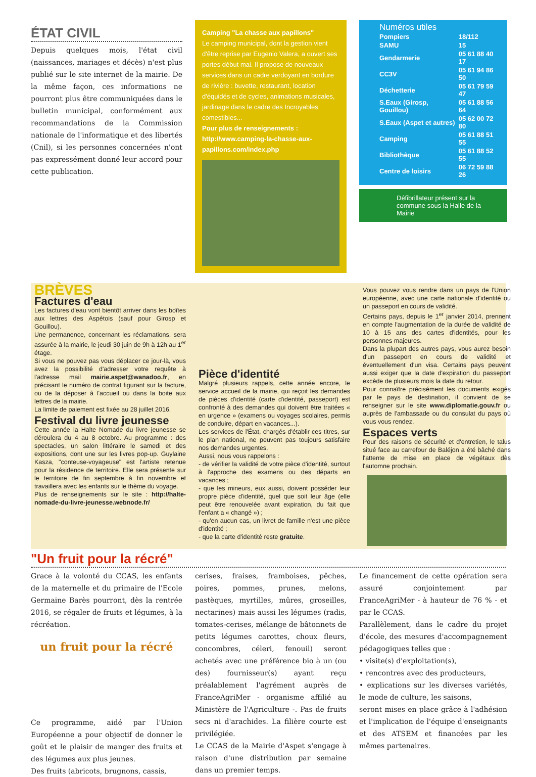ÉTAT CIVIL
Depuis quelques mois, l'état civil (naissances, mariages et décès) n'est plus publié sur le site internet de la mairie. De la même façon, ces informations ne pourront plus être communiquées dans le bulletin municipal, conformément aux recommandations de la Commission nationale de l'informatique et des libertés (Cnil), si les personnes concernées n'ont pas expressément donné leur accord pour cette publication.
Camping "La chasse aux papillons"
Le camping municipal, dont la gestion vient d'être reprise par Eugenio Valera, a ouvert ses portes début mai. Il propose de nouveaux services dans un cadre verdoyant en bordure de rivière : buvette, restaurant, location d'équidés et de cycles, animations musicales, jardinage dans le cadre des Incroyables comestibles...
Pour plus de renseignements : http://www.camping-la-chasse-aux-papillons.com/index.php
Numéros utiles
| Pompiers | 18/112 |
| SAMU | 15 |
| Gendarmerie | 05 61 88 40 17 |
| CC3V | 05 61 94 86 50 |
| Déchetterie | 05 61 79 59 47 |
| S.Eaux (Girosp, Gouillou) | 05 61 88 56 64 |
| S.Eaux (Aspet et autres) | 05 62 00 72 80 |
| Camping | 05 61 88 51 55 |
| Bibliothèque | 05 61 88 52 55 |
| Centre de loisirs | 06 72 59 88 26 |
Défibrillateur présent sur la commune sous la Halle de la Mairie
BRÈVES
Factures d'eau
Les factures d'eau vont bientôt arriver dans les boîtes aux lettres des Aspétois (sauf pour Girosp et Gouillou).
Une permanence, concernant les réclamations, sera assurée à la mairie, le jeudi 30 juin de 9h à 12h au 1<sup>er</sup> étage.
Si vous ne pouvez pas vous déplacer ce jour-là, vous avez la possibilité d'adresser votre requête à l'adresse mail mairie.aspet@wanadoo.fr, en précisant le numéro de contrat figurant sur la facture, ou de la déposer à l'accueil ou dans la boite aux lettres de la mairie.
La limite de paiement est fixée au 28 juillet 2016.
Festival du livre jeunesse
Cette année la Halte Nomade du livre jeunesse se déroulera du 4 au 8 octobre. Au programme : des spectacles, un salon littéraire le samedi et des expositions, dont une sur les livres pop-up. Guylaine Kasza, "conteuse-voyageuse" est l'artiste retenue pour la résidence de territoire. Elle sera présente sur le territoire de fin septembre à fin novembre et travaillera avec les enfants sur le thème du voyage.
Plus de renseignements sur le site : http://halte-nomade-du-livre-jeunesse.webnode.fr/
Pièce d'identité
Malgré plusieurs rappels, cette année encore, le service accueil de la mairie, qui reçoit les demandes de pièces d'identité (carte d'identité, passeport) est confronté à des demandes qui doivent être traitées « en urgence » (examens ou voyages scolaires, permis de conduire, départ en vacances...).
Les services de l'État, chargés d'établir ces titres, sur le plan national, ne peuvent pas toujours satisfaire nos demandes urgentes.
Aussi, nous vous rappelons :
- de vérifier la validité de votre pièce d'identité, surtout à l'approche des examens ou des départs en vacances ;
- que les mineurs, eux aussi, doivent posséder leur propre pièce d'identité, quel que soit leur âge (elle peut être renouvelée avant expiration, du fait que l'enfant a « changé ») ;
- qu'en aucun cas, un livret de famille n'est une pièce d'identité ;
- que la carte d'identité reste gratuite.
Vous pouvez vous rendre dans un pays de l'Union européenne, avec une carte nationale d'identité ou un passeport en cours de validité.
Certains pays, depuis le 1<sup>er</sup> janvier 2014, prennent en compte l'augmentation de la durée de validité de 10 à 15 ans des cartes d'identités, pour les personnes majeures.
Dans la plupart des autres pays, vous aurez besoin d'un passeport en cours de validité et éventuellement d'un visa. Certains pays peuvent aussi exiger que la date d'expiration du passeport excède de plusieurs mois la date du retour.
Pour connaître précisément les documents exigés par le pays de destination, il convient de se renseigner sur le site www.diplomatie.gouv.fr ou auprès de l'ambassade ou du consulat du pays où vous vous rendez.
Espaces verts
Pour des raisons de sécurité et d'entretien, le talus situé face au carrefour de Baléjon a été bâché dans l'attente de mise en place de végétaux dès l'automne prochain.
"Un fruit pour la récré"
Grace à la volonté du CCAS, les enfants de la maternelle et du primaire de l'Ecole Germaine Barès pourront, dès la rentrée 2016, se régaler de fruits et légumes, à la récréation.
un fruit pour la récré
Ce programme, aidé par l'Union Européenne a pour objectif de donner le goût et le plaisir de manger des fruits et des légumes aux plus jeunes.
Des fruits (abricots, brugnons, cassis,
cerises, fraises, framboises, pêches, poires, pommes, prunes, melons, pastèques, myrtilles, mûres, groseilles, nectarines) mais aussi les légumes (radis, tomates-cerises, mélange de bâtonnets de petits légumes carottes, choux fleurs, concombres, céleri, fenouil) seront achetés avec une préférence bio à un (ou des) fournisseur(s) ayant reçu préalablement l'agrément auprès de FranceAgriMer - organisme affilié au Ministère de l'Agriculture -. Pas de fruits secs ni d'arachides. La filière courte est privilégiée.
Le CCAS de la Mairie d'Aspet s'engage à raison d'une distribution par semaine dans un premier temps.
Le financement de cette opération sera assuré conjointement par FranceAgriMer - à hauteur de 76 % - et par le CCAS.
Parallèlement, dans le cadre du projet d'école, des mesures d'accompagnement pédagogiques telles que :
• visite(s) d'exploitation(s),
• rencontres avec des producteurs,
• explications sur les diverses variétés, le mode de culture, les saisons,
seront mises en place grâce à l'adhésion et l'implication de l'équipe d'enseignants et des ATSEM et financées par les mêmes partenaires.